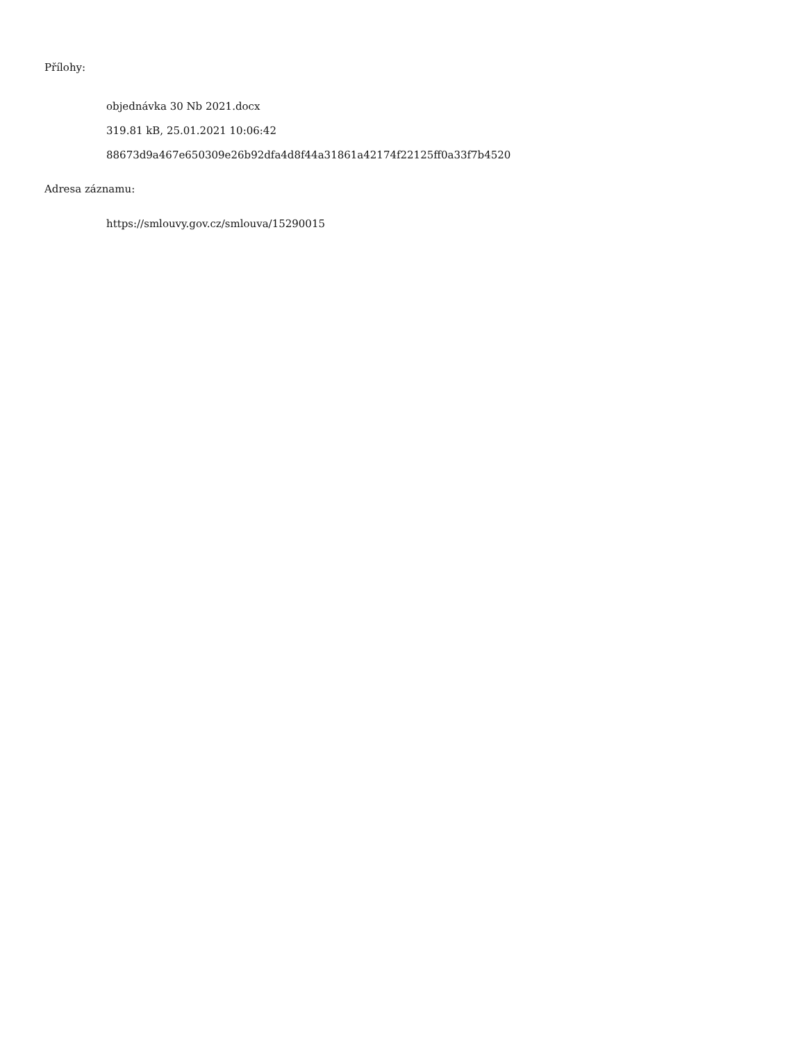Přílohy:
objednávka 30 Nb 2021.docx
319.81 kB, 25.01.2021 10:06:42
88673d9a467e650309e26b92dfa4d8f44a31861a42174f22125ff0a33f7b4520
Adresa záznamu:
https://smlouvy.gov.cz/smlouva/15290015